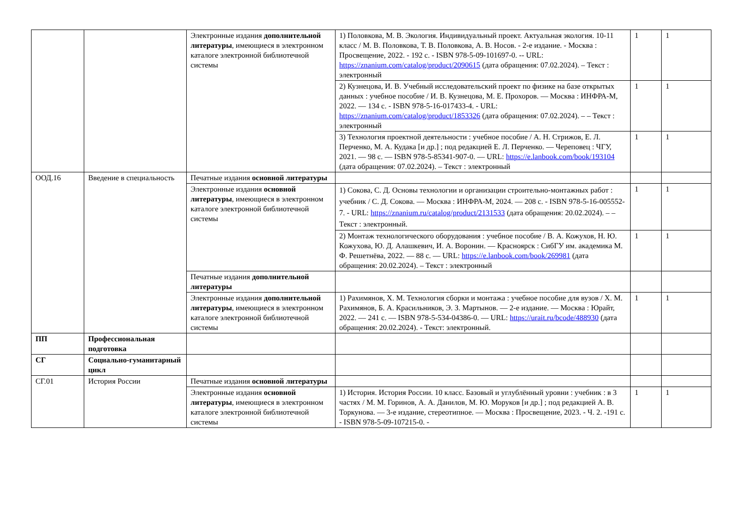| | | Электронные издания дополнительной литературы , имеющиеся в электронном каталоге электронной библиотечной системы | 1) Половкова, М. В. Экология. Индивидуальный проект. Актуальная экология. 10-11 класс / М. В. Половкова, Т. В. Половкова, А. В. Носов. - 2-е издание. - Москва : Просвещение, 2022. - 192 с. - ISBN 978-5-09-101697-0. -- URL: https://znanium.com/catalog/product/2090615 (дата обращения: 07.02.2024). – Текст : электронный | 1 | 1 |
| | | | 2) Кузнецова, И. В. Учебный исследовательский проект по физике на базе открытых данных : учебное пособие / И. В. Кузнецова, М. Е. Прохоров. — Москва : ИНФРА-М, 2022. — 134 с. - ISBN 978-5-16-017433-4. - URL: https://znanium.com/catalog/product/1853326 (дата обращения: 07.02.2024). – – Текст : электронный | 1 | 1 |
| | | | 3) Технология проектной деятельности : учебное пособие / А. Н. Стрижов, Е. Л. Перченко, М. А. Кудака [и др.] ; под редакцией Е. Л. Перченко. — Череповец : ЧГУ, 2021. — 98 с. — ISBN 978-5-85341-907-0. — URL: https://e.lanbook.com/book/193104 (дата обращения: 07.02.2024). – Текст : электронный | 1 | 1 |
| ООД.16 | Введение в специальность | Печатные издания основной литературы | | | |
| | | Электронные издания основной литературы , имеющиеся в электронном каталоге электронной библиотечной системы | 1) Сокова, С. Д. Основы технологии и организации строительно-монтажных работ : учебник / С. Д. Сокова. — Москва : ИНФРА-М, 2024. — 208 с. - ISBN 978-5-16-005552-7. - URL: https://znanium.ru/catalog/product/2131533 (дата обращения: 20.02.2024). – – Текст : электронный. | 1 | 1 |
| | | | 2) Монтаж технологического оборудования : учебное пособие / В. А. Кожухов, Н. Ю. Кожухова, Ю. Д. Алашкевич, И. А. Воронин. — Красноярск : СибГУ им. академика М. Ф. Решетнёва, 2022. — 88 с. — URL: https://e.lanbook.com/book/269981 (дата обращения: 20.02.2024). – Текст : электронный | 1 | 1 |
| | | Печатные издания дополнительной литературы | | | |
| | | Электронные издания дополнительной литературы , имеющиеся в электронном каталоге электронной библиотечной системы | 1) Рахимянов, Х. М. Технология сборки и монтажа : учебное пособие для вузов / Х. М. Рахимянов, Б. А. Красильников, Э. З. Мартынов. — 2-е издание. — Москва : Юрайт, 2022. — 241 с. — ISBN 978-5-534-04386-0. — URL: https://urait.ru/bcode/488930 (дата обращения: 20.02.2024). - Текст: электронный. | 1 | 1 |
| ПП | Профессиональная подготовка | | | | |
| СГ | Социально-гуманитарный цикл | | | | |
| СГ.01 | История России | Печатные издания основной литературы | | | |
| | | Электронные издания основной литературы , имеющиеся в электронном каталоге электронной библиотечной системы | 1) История. История России. 10 класс. Базовый и углублённый уровни : учебник : в 3 частях / М. М. Горинов, А. А. Данилов, М. Ю. Моруков [и др.] ; под редакцией А. В. Торкунова. — 3-е издание, стереотипное. — Москва : Просвещение, 2023. - Ч. 2. -191 с. - ISBN 978-5-09-107215-0. - | 1 | 1 |